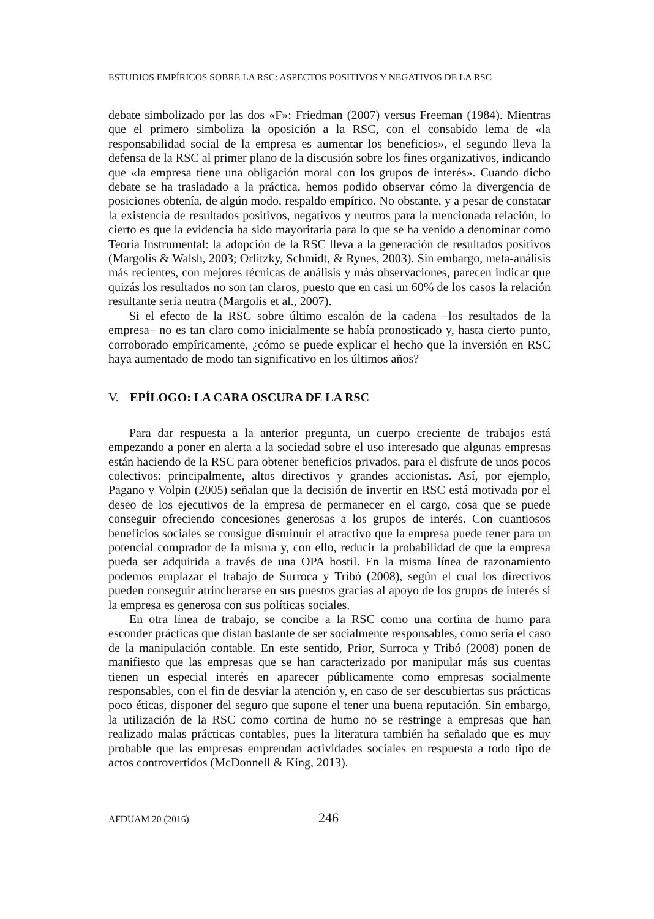ESTUDIOS EMPÍRICOS SOBRE LA RSC: ASPECTOS POSITIVOS Y NEGATIVOS DE LA RSC
debate simbolizado por las dos «F»: Friedman (2007) versus Freeman (1984). Mientras que el primero simboliza la oposición a la RSC, con el consabido lema de «la responsabilidad social de la empresa es aumentar los beneficios», el segundo lleva la defensa de la RSC al primer plano de la discusión sobre los fines organizativos, indicando que «la empresa tiene una obligación moral con los grupos de interés». Cuando dicho debate se ha trasladado a la práctica, hemos podido observar cómo la divergencia de posiciones obtenía, de algún modo, respaldo empírico. No obstante, y a pesar de constatar la existencia de resultados positivos, negativos y neutros para la mencionada relación, lo cierto es que la evidencia ha sido mayoritaria para lo que se ha venido a denominar como Teoría Instrumental: la adopción de la RSC lleva a la generación de resultados positivos (Margolis & Walsh, 2003; Orlitzky, Schmidt, & Rynes, 2003). Sin embargo, meta-análisis más recientes, con mejores técnicas de análisis y más observaciones, parecen indicar que quizás los resultados no son tan claros, puesto que en casi un 60% de los casos la relación resultante sería neutra (Margolis et al., 2007).
Si el efecto de la RSC sobre último escalón de la cadena –los resultados de la empresa– no es tan claro como inicialmente se había pronosticado y, hasta cierto punto, corroborado empíricamente, ¿cómo se puede explicar el hecho que la inversión en RSC haya aumentado de modo tan significativo en los últimos años?
V. EPÍLOGO: LA CARA OSCURA DE LA RSC
Para dar respuesta a la anterior pregunta, un cuerpo creciente de trabajos está empezando a poner en alerta a la sociedad sobre el uso interesado que algunas empresas están haciendo de la RSC para obtener beneficios privados, para el disfrute de unos pocos colectivos: principalmente, altos directivos y grandes accionistas. Así, por ejemplo, Pagano y Volpin (2005) señalan que la decisión de invertir en RSC está motivada por el deseo de los ejecutivos de la empresa de permanecer en el cargo, cosa que se puede conseguir ofreciendo concesiones generosas a los grupos de interés. Con cuantiosos beneficios sociales se consigue disminuir el atractivo que la empresa puede tener para un potencial comprador de la misma y, con ello, reducir la probabilidad de que la empresa pueda ser adquirida a través de una OPA hostil. En la misma línea de razonamiento podemos emplazar el trabajo de Surroca y Tribó (2008), según el cual los directivos pueden conseguir atrincherarse en sus puestos gracias al apoyo de los grupos de interés si la empresa es generosa con sus políticas sociales.
En otra línea de trabajo, se concibe a la RSC como una cortina de humo para esconder prácticas que distan bastante de ser socialmente responsables, como sería el caso de la manipulación contable. En este sentido, Prior, Surroca y Tribó (2008) ponen de manifiesto que las empresas que se han caracterizado por manipular más sus cuentas tienen un especial interés en aparecer públicamente como empresas socialmente responsables, con el fin de desviar la atención y, en caso de ser descubiertas sus prácticas poco éticas, disponer del seguro que supone el tener una buena reputación. Sin embargo, la utilización de la RSC como cortina de humo no se restringe a empresas que han realizado malas prácticas contables, pues la literatura también ha señalado que es muy probable que las empresas emprendan actividades sociales en respuesta a todo tipo de actos controvertidos (McDonnell & King, 2013).
AFDUAM 20 (2016) 246